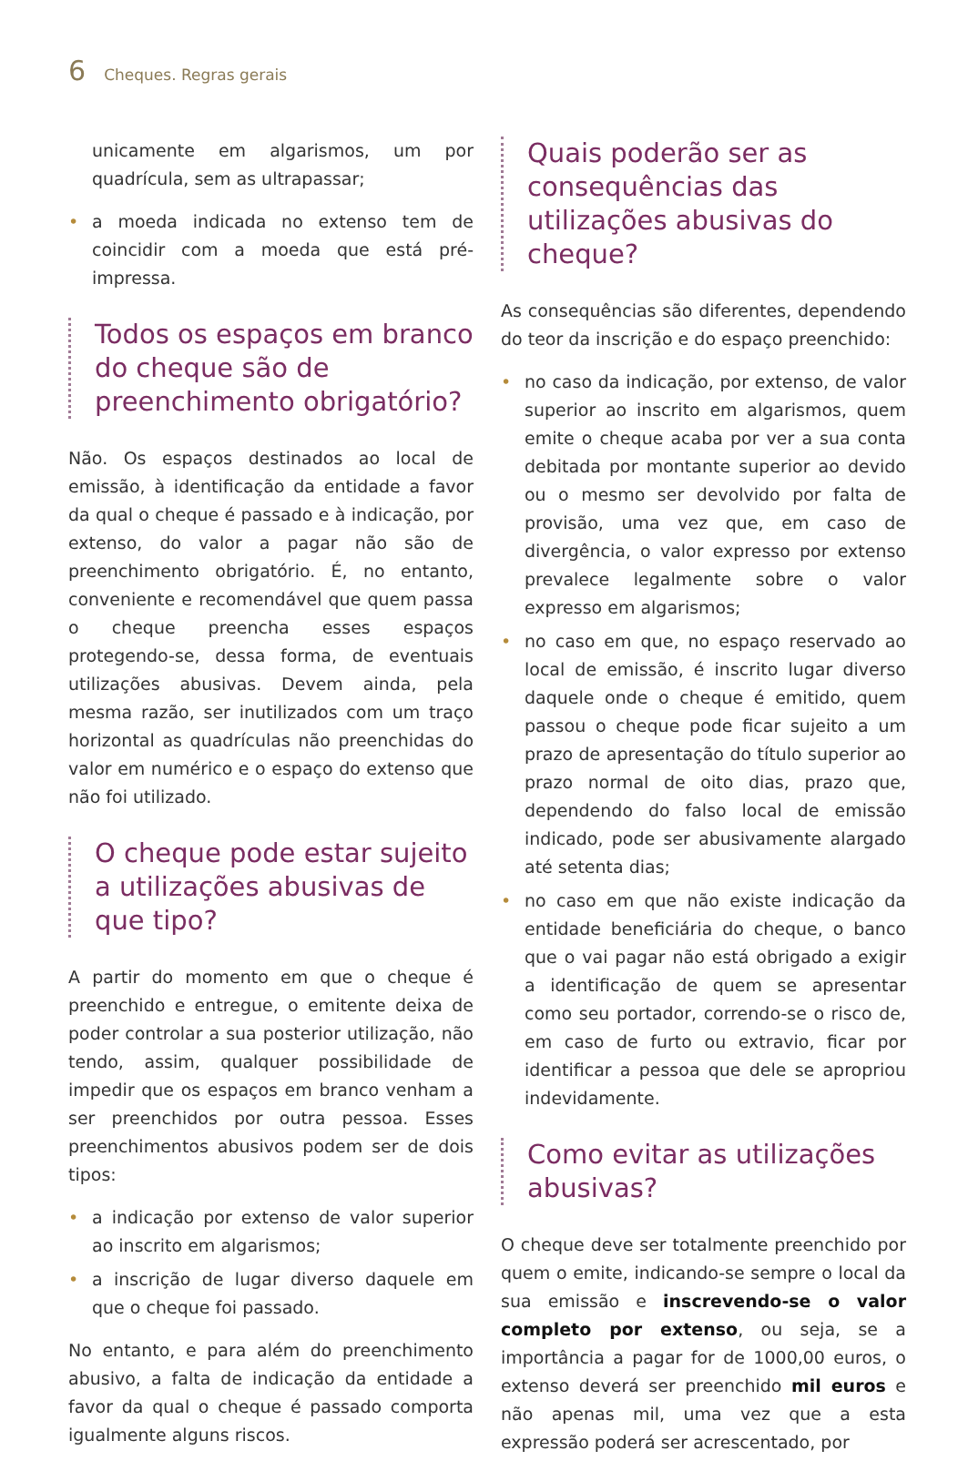6 Cheques. Regras gerais
unicamente em algarismos, um por quadrícula, sem as ultrapassar;
• a moeda indicada no extenso tem de coincidir com a moeda que está pré-impressa.
Todos os espaços em branco do cheque são de preenchimento obrigatório?
Não. Os espaços destinados ao local de emissão, à identificação da entidade a favor da qual o cheque é passado e à indicação, por extenso, do valor a pagar não são de preenchimento obrigatório. É, no entanto, conveniente e recomendável que quem passa o cheque preencha esses espaços protegendo-se, dessa forma, de eventuais utilizações abusivas. Devem ainda, pela mesma razão, ser inutilizados com um traço horizontal as quadrículas não preenchidas do valor em numérico e o espaço do extenso que não foi utilizado.
O cheque pode estar sujeito a utilizações abusivas de que tipo?
A partir do momento em que o cheque é preenchido e entregue, o emitente deixa de poder controlar a sua posterior utilização, não tendo, assim, qualquer possibilidade de impedir que os espaços em branco venham a ser preenchidos por outra pessoa. Esses preenchimentos abusivos podem ser de dois tipos:
• a indicação por extenso de valor superior ao inscrito em algarismos;
• a inscrição de lugar diverso daquele em que o cheque foi passado.
No entanto, e para além do preenchimento abusivo, a falta de indicação da entidade a favor da qual o cheque é passado comporta igualmente alguns riscos.
Quais poderão ser as consequências das utilizações abusivas do cheque?
As consequências são diferentes, dependendo do teor da inscrição e do espaço preenchido:
• no caso da indicação, por extenso, de valor superior ao inscrito em algarismos, quem emite o cheque acaba por ver a sua conta debitada por montante superior ao devido ou o mesmo ser devolvido por falta de provisão, uma vez que, em caso de divergência, o valor expresso por extenso prevalece legalmente sobre o valor expresso em algarismos;
• no caso em que, no espaço reservado ao local de emissão, é inscrito lugar diverso daquele onde o cheque é emitido, quem passou o cheque pode ficar sujeito a um prazo de apresentação do título superior ao prazo normal de oito dias, prazo que, dependendo do falso local de emissão indicado, pode ser abusivamente alargado até setenta dias;
• no caso em que não existe indicação da entidade beneficiária do cheque, o banco que o vai pagar não está obrigado a exigir a identificação de quem se apresentar como seu portador, correndo-se o risco de, em caso de furto ou extravio, ficar por identificar a pessoa que dele se apropriou indevidamente.
Como evitar as utilizações abusivas?
O cheque deve ser totalmente preenchido por quem o emite, indicando-se sempre o local da sua emissão e inscrevendo-se o valor completo por extenso, ou seja, se a importância a pagar for de 1000,00 euros, o extenso deverá ser preenchido mil euros e não apenas mil, uma vez que a esta expressão poderá ser acrescentado, por